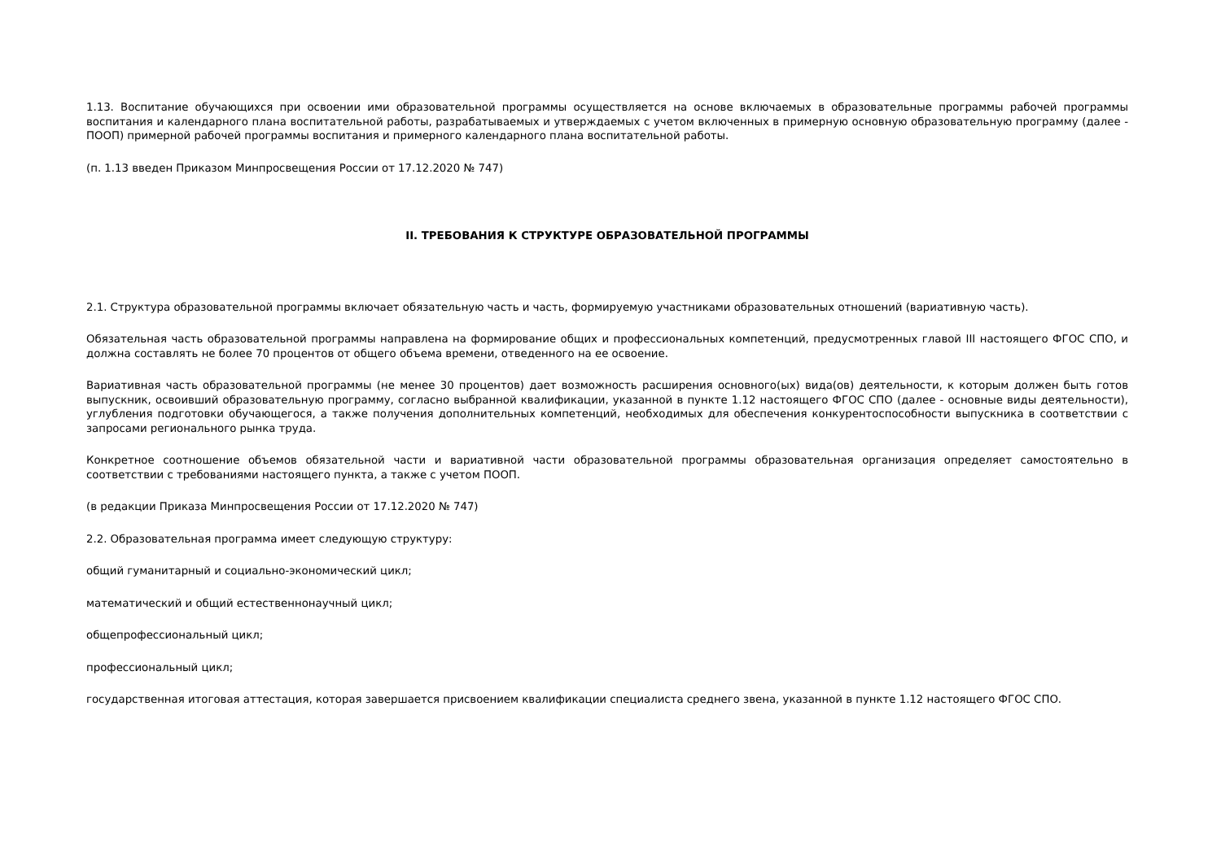1.13. Воспитание обучающихся при освоении ими образовательной программы осуществляется на основе включаемых в образовательные программы рабочей программы воспитания и календарного плана воспитательной работы, разрабатываемых и утверждаемых с учетом включенных в примерную основную образовательную программу (далее - ПООП) примерной рабочей программы воспитания и примерного календарного плана воспитательной работы.
(п. 1.13 введен Приказом Минпросвещения России от 17.12.2020 № 747)
II. ТРЕБОВАНИЯ К СТРУКТУРЕ ОБРАЗОВАТЕЛЬНОЙ ПРОГРАММЫ
2.1. Структура образовательной программы включает обязательную часть и часть, формируемую участниками образовательных отношений (вариативную часть).
Обязательная часть образовательной программы направлена на формирование общих и профессиональных компетенций, предусмотренных главой III настоящего ФГОС СПО, и должна составлять не более 70 процентов от общего объема времени, отведенного на ее освоение.
Вариативная часть образовательной программы (не менее 30 процентов) дает возможность расширения основного(ых) вида(ов) деятельности, к которым должен быть готов выпускник, освоивший образовательную программу, согласно выбранной квалификации, указанной в пункте 1.12 настоящего ФГОС СПО (далее - основные виды деятельности), углубления подготовки обучающегося, а также получения дополнительных компетенций, необходимых для обеспечения конкурентоспособности выпускника в соответствии с запросами регионального рынка труда.
Конкретное соотношение объемов обязательной части и вариативной части образовательной программы образовательная организация определяет самостоятельно в соответствии с требованиями настоящего пункта, а также с учетом ПООП.
(в редакции Приказа Минпросвещения России от 17.12.2020 № 747)
2.2. Образовательная программа имеет следующую структуру:
общий гуманитарный и социально-экономический цикл;
математический и общий естественнонаучный цикл;
общепрофессиональный цикл;
профессиональный цикл;
государственная итоговая аттестация, которая завершается присвоением квалификации специалиста среднего звена, указанной в пункте 1.12 настоящего ФГОС СПО.